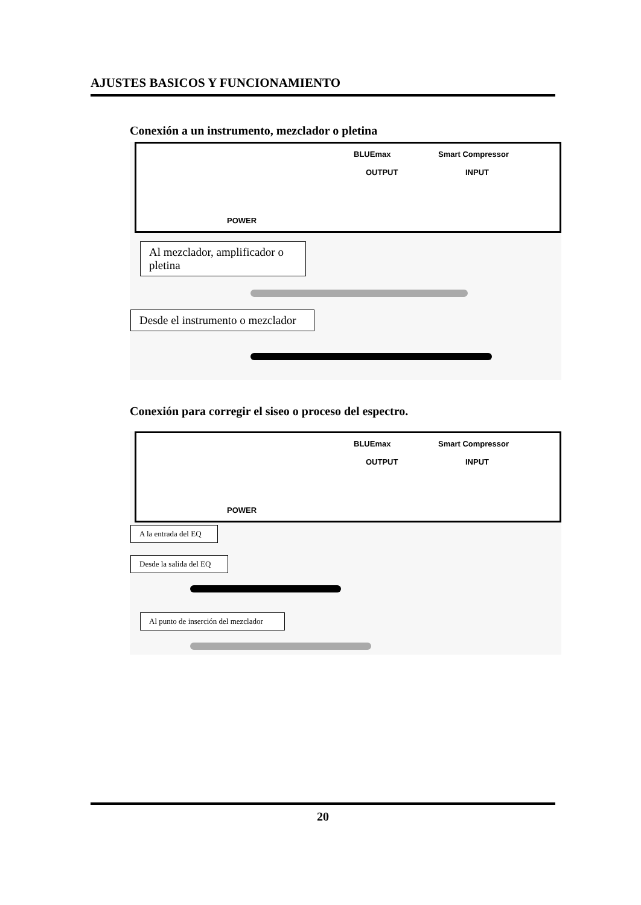AJUSTES BASICOS Y FUNCIONAMIENTO
Conexión a un instrumento, mezclador o pletina
BLUEmax Smart Compressor
OUTPUT INPUT
POWER
Al mezclador, amplificador o pletina
Desde el instrumento o mezclador
Conexión para corregir el siseo o proceso del espectro.
BLUEmax Smart Compressor
OUTPUT INPUT
POWER
A la entrada del EQ
Desde la salida del EQ
Al punto de inserción del mezclador
20